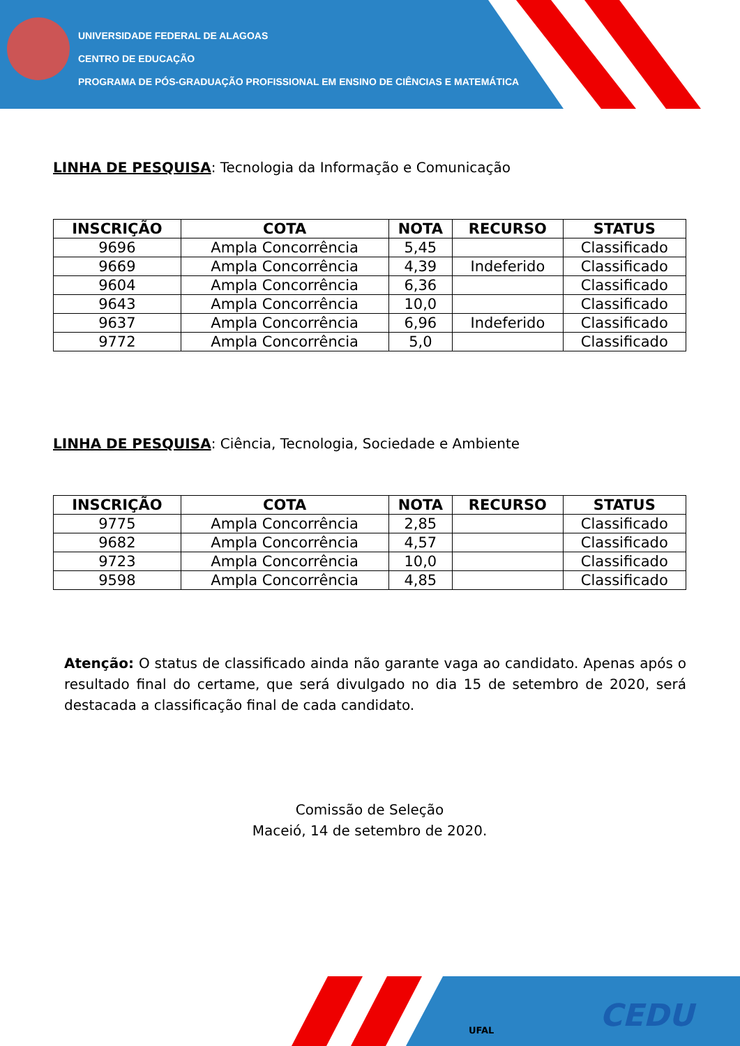UNIVERSIDADE FEDERAL DE ALAGOAS
CENTRO DE EDUCAÇÃO
PROGRAMA DE PÓS-GRADUAÇÃO PROFISSIONAL EM ENSINO DE CIÊNCIAS E MATEMÁTICA
LINHA DE PESQUISA: Tecnologia da Informação e Comunicação
| INSCRIÇÃO | COTA | NOTA | RECURSO | STATUS |
| --- | --- | --- | --- | --- |
| 9696 | Ampla Concorrência | 5,45 | | Classificado |
| 9669 | Ampla Concorrência | 4,39 | Indeferido | Classificado |
| 9604 | Ampla Concorrência | 6,36 | | Classificado |
| 9643 | Ampla Concorrência | 10,0 | | Classificado |
| 9637 | Ampla Concorrência | 6,96 | Indeferido | Classificado |
| 9772 | Ampla Concorrência | 5,0 | | Classificado |
LINHA DE PESQUISA: Ciência, Tecnologia, Sociedade e Ambiente
| INSCRIÇÃO | COTA | NOTA | RECURSO | STATUS |
| --- | --- | --- | --- | --- |
| 9775 | Ampla Concorrência | 2,85 | | Classificado |
| 9682 | Ampla Concorrência | 4,57 | | Classificado |
| 9723 | Ampla Concorrência | 10,0 | | Classificado |
| 9598 | Ampla Concorrência | 4,85 | | Classificado |
Atenção: O status de classificado ainda não garante vaga ao candidato. Apenas após o resultado final do certame, que será divulgado no dia 15 de setembro de 2020, será destacada a classificação final de cada candidato.
Comissão de Seleção
Maceió, 14 de setembro de 2020.
UFAL CEDU